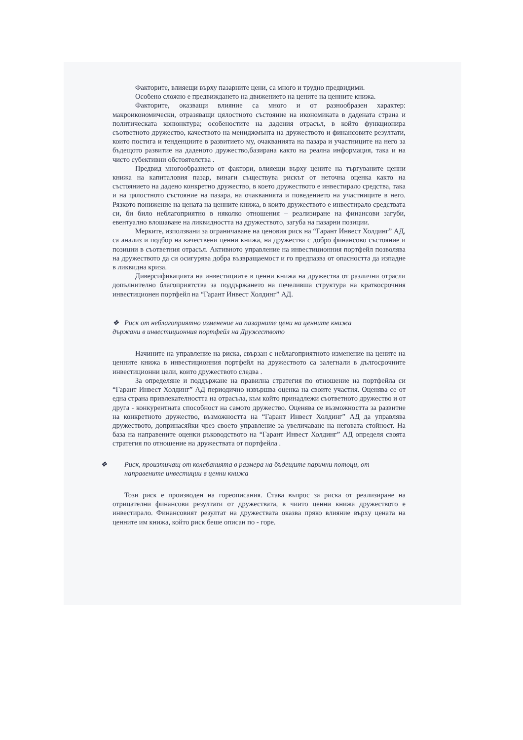Факторите, влияещи върху пазарните цени, са много и трудно предвидими.
Особено сложно е предвиждането на движението на цените на ценните книжа.
Факторите, оказващи влияние са много и от разнообразен характер: макроикономически, отразяващи цялостното състояние на икономиката в дадената страна и политическата конюнктура; особеностите на дадения отрасъл, в който функционира съответното дружество, качеството на мениджмънта на дружеството и финансовите резултати, които постига и тенденциите в развитието му, очакванията на пазара и участниците на него за бъдещото развитие на даденото дружество,базирана както на реална информация, така и на чисто субективни обстоятелства .
Предвид многообразието от фактори, влияещи върху цените на търгуваните ценни книжа на капиталовия пазар, винаги съществува рискът от неточна оценка както на състоянието на дадено конкретно дружество, в което дружеството е инвестирало средства, така и на цялостното състояние на пазара, на очакванията и поведението на участниците в него. Рязкото понижение на цената на ценните книжа, в които дружеството е инвестирало средствата си, би било неблагоприятно в няколко отношения – реализиране на финансови загуби, евентуално влошаване на ликвидността на дружеството, загуба на пазарни позиции.
Мерките, използвани за ограничаване на ценовия риск на “Гарант Инвест Холдинг” АД, са анализ и подбор на качествени ценни книжа, на дружества с добро финансово състояние и позиции в съответния отрасъл. Активното управление на инвестиционния портфейл позволява на дружеството да си осигурява добра възвращаемост и го предпазва от опасността да изпадне в ликвидна криза.
Диверсификацията на инвестициите в ценни книжа на дружества от различни отрасли допълнително благоприятства за поддържането на печеливша структура на краткосрочния инвестиционен портфейл на “Гарант Инвест Холдинг” АД.
❖ Риск от неблагоприятно изменение на пазарните цени на ценните книжа
държани в инвестиционния портфейл на Дружеството
Начините на управление на риска, свързан с неблагоприятното изменение на цените на ценните книжа в инвестиционния портфейл на дружеството са залегнали в дългосрочните инвестиционни цели, които дружеството следва .
За определяне и поддържане на правилна стратегия по отношение на портфейла си “Гарант Инвест Холдинг” АД периодично извършва оценка на своите участия. Оценява се от една страна привлекателността на отрасъла, към който принадлежи съответното дружество и от друга - конкурентната способност на самото дружество. Оценява се възможността за развитие на конкретното дружество, възможността на “Гарант Инвест Холдинг” АД да управлява дружеството, допринасяйки чрез своето управление за увеличаване на неговата стойност. На база на направените оценки ръководството на “Гарант Инвест Холдинг” АД определя своята стратегия по отношение на дружествата от портфейла .
❖ Риск, произтичащ от колебанията в размера на бъдещите парични потоци, от направените инвестиции в ценни книжа
Този риск е производен на гореописания. Става въпрос за риска от реализиране на отрицателни финансови резултати от дружествата, в чиито ценни книжа дружеството е инвестирало. Финансовият резултат на дружествата оказва пряко влияние върху цената на ценните им книжа, който риск беше описан по - горе.